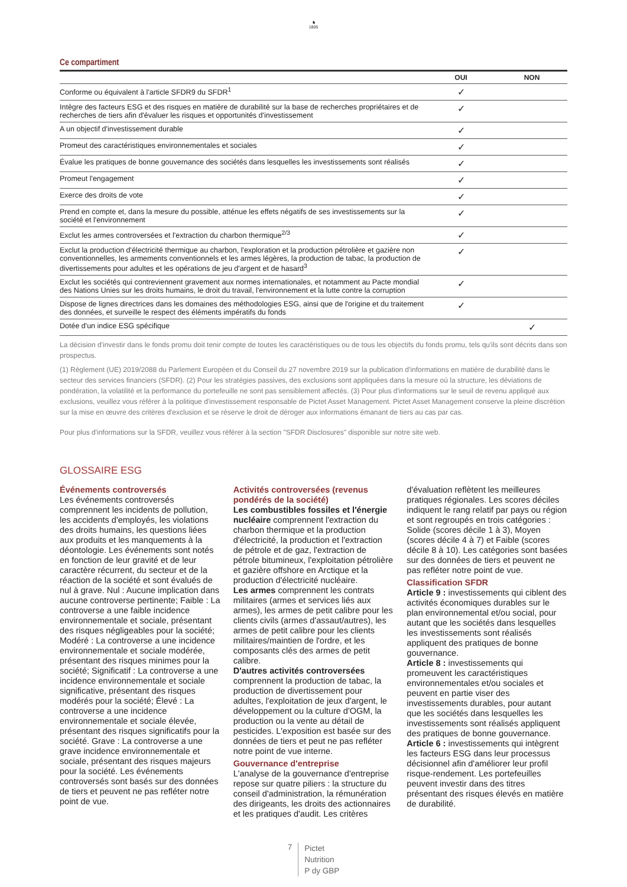♞
1805
Ce compartiment
| | OUI | NON |
| --- | --- | --- |
| Conforme ou équivalent à l'article SFDR9 du SFDR<sup>1</sup> | ✓ | |
| Intègre des facteurs ESG et des risques en matière de durabilité sur la base de recherches propriétaires et de recherches de tiers afin d'évaluer les risques et opportunités d'investissement | ✓ | |
| A un objectif d'investissement durable | ✓ | |
| Promeut des caractéristiques environnementales et sociales | ✓ | |
| Évalue les pratiques de bonne gouvernance des sociétés dans lesquelles les investissements sont réalisés | ✓ | |
| Promeut l'engagement | ✓ | |
| Exerce des droits de vote | ✓ | |
| Prend en compte et, dans la mesure du possible, atténue les effets négatifs de ses investissements sur la société et l'environnement | ✓ | |
| Exclut les armes controversées et l'extraction du charbon thermique<sup>2/3</sup> | ✓ | |
| Exclut la production d'électricité thermique au charbon, l'exploration et la production pétrolière et gazière non conventionnelles, les armements conventionnels et les armes légères, la production de tabac, la production de divertissements pour adultes et les opérations de jeu d'argent et de hasard<sup>3</sup> | ✓ | |
| Exclut les sociétés qui contreviennent gravement aux normes internationales, et notamment au Pacte mondial des Nations Unies sur les droits humains, le droit du travail, l'environnement et la lutte contre la corruption | ✓ | |
| Dispose de lignes directrices dans les domaines des méthodologies ESG, ainsi que de l'origine et du traitement des données, et surveille le respect des éléments impératifs du fonds | ✓ | |
| Dotée d'un indice ESG spécifique | | ✓ |
La décision d'investir dans le fonds promu doit tenir compte de toutes les caractéristiques ou de tous les objectifs du fonds promu, tels qu'ils sont décrits dans son prospectus.
(1) Règlement (UE) 2019/2088 du Parlement Européen et du Conseil du 27 novembre 2019 sur la publication d'informations en matière de durabilité dans le secteur des services financiers (SFDR). (2) Pour les stratégies passives, des exclusions sont appliquées dans la mesure où la structure, les déviations de pondération, la volatilité et la performance du portefeuille ne sont pas sensiblement affectés. (3) Pour plus d'informations sur le seuil de revenu appliqué aux exclusions, veuillez vous référer à la politique d'investissement responsable de Pictet Asset Management. Pictet Asset Management conserve la pleine discrétion sur la mise en œuvre des critères d'exclusion et se réserve le droit de déroger aux informations émanant de tiers au cas par cas.
Pour plus d'informations sur la SFDR, veuillez vous référer à la section "SFDR Disclosures" disponible sur notre site web.
GLOSSAIRE ESG
Événements controversés
Les événements controversés comprennent les incidents de pollution, les accidents d'employés, les violations des droits humains, les questions liées aux produits et les manquements à la déontologie. Les événements sont notés en fonction de leur gravité et de leur caractère récurrent, du secteur et de la réaction de la société et sont évalués de nul à grave. Nul : Aucune implication dans aucune controverse pertinente; Faible : La controverse a une faible incidence environnementale et sociale, présentant des risques négligeables pour la société; Modéré : La controverse a une incidence environnementale et sociale modérée, présentant des risques minimes pour la société; Significatif : La controverse a une incidence environnementale et sociale significative, présentant des risques modérés pour la société; Élevé : La controverse a une incidence environnementale et sociale élevée, présentant des risques significatifs pour la société. Grave : La controverse a une grave incidence environnementale et sociale, présentant des risques majeurs pour la société. Les événements controversés sont basés sur des données de tiers et peuvent ne pas refléter notre point de vue.
Activités controversées (revenus pondérés de la société)
Les combustibles fossiles et l'énergie nucléaire comprennent l'extraction du charbon thermique et la production d'électricité, la production et l'extraction de pétrole et de gaz, l'extraction de pétrole bitumineux, l'exploitation pétrolière et gazière offshore en Arctique et la production d'électricité nucléaire.
Les armes comprennent les contrats militaires (armes et services liés aux armes), les armes de petit calibre pour les clients civils (armes d'assaut/autres), les armes de petit calibre pour les clients militaires/maintien de l'ordre, et les composants clés des armes de petit calibre.
D'autres activités controversées comprennent la production de tabac, la production de divertissement pour adultes, l'exploitation de jeux d'argent, le développement ou la culture d'OGM, la production ou la vente au détail de pesticides. L'exposition est basée sur des données de tiers et peut ne pas refléter notre point de vue interne.
Gouvernance d'entreprise
L'analyse de la gouvernance d'entreprise repose sur quatre piliers : la structure du conseil d'administration, la rémunération des dirigeants, les droits des actionnaires et les pratiques d'audit. Les critères d'évaluation reflètent les meilleures pratiques régionales. Les scores déciles indiquent le rang relatif par pays ou région et sont regroupés en trois catégories : Solide (scores décile 1 à 3), Moyen (scores décile 4 à 7) et Faible (scores décile 8 à 10). Les catégories sont basées sur des données de tiers et peuvent ne pas refléter notre point de vue.
Classification SFDR
Article 9 : investissements qui ciblent des activités économiques durables sur le plan environnemental et/ou social, pour autant que les sociétés dans lesquelles les investissements sont réalisés appliquent des pratiques de bonne gouvernance.
Article 8 : investissements qui promeuvent les caractéristiques environnementales et/ou sociales et peuvent en partie viser des investissements durables, pour autant que les sociétés dans lesquelles les investissements sont réalisés appliquent des pratiques de bonne gouvernance.
Article 6 : investissements qui intègrent les facteurs ESG dans leur processus décisionnel afin d'améliorer leur profil risque-rendement. Les portefeuilles peuvent investir dans des titres présentant des risques élevés en matière de durabilité.
7
Pictet
Nutrition
P dy GBP